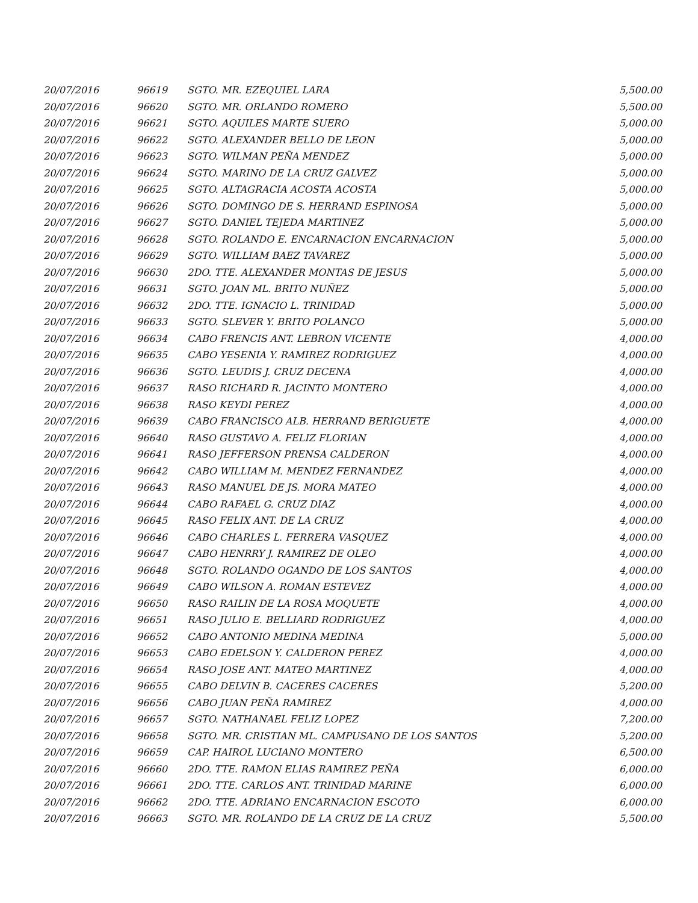| 20/07/2016 | 96619 | SGTO. MR. EZEQUIEL LARA | 5,500.00 |
| 20/07/2016 | 96620 | SGTO. MR. ORLANDO ROMERO | 5,500.00 |
| 20/07/2016 | 96621 | SGTO. AQUILES MARTE SUERO | 5,000.00 |
| 20/07/2016 | 96622 | SGTO. ALEXANDER BELLO DE LEON | 5,000.00 |
| 20/07/2016 | 96623 | SGTO. WILMAN PEÑA MENDEZ | 5,000.00 |
| 20/07/2016 | 96624 | SGTO. MARINO DE LA CRUZ GALVEZ | 5,000.00 |
| 20/07/2016 | 96625 | SGTO. ALTAGRACIA ACOSTA ACOSTA | 5,000.00 |
| 20/07/2016 | 96626 | SGTO. DOMINGO DE S. HERRAND ESPINOSA | 5,000.00 |
| 20/07/2016 | 96627 | SGTO. DANIEL TEJEDA MARTINEZ | 5,000.00 |
| 20/07/2016 | 96628 | SGTO. ROLANDO E. ENCARNACION ENCARNACION | 5,000.00 |
| 20/07/2016 | 96629 | SGTO. WILLIAM BAEZ TAVAREZ | 5,000.00 |
| 20/07/2016 | 96630 | 2DO. TTE. ALEXANDER MONTAS DE JESUS | 5,000.00 |
| 20/07/2016 | 96631 | SGTO. JOAN ML. BRITO NUÑEZ | 5,000.00 |
| 20/07/2016 | 96632 | 2DO. TTE. IGNACIO L. TRINIDAD | 5,000.00 |
| 20/07/2016 | 96633 | SGTO. SLEVER Y. BRITO POLANCO | 5,000.00 |
| 20/07/2016 | 96634 | CABO FRENCIS ANT. LEBRON VICENTE | 4,000.00 |
| 20/07/2016 | 96635 | CABO YESENIA Y. RAMIREZ RODRIGUEZ | 4,000.00 |
| 20/07/2016 | 96636 | SGTO. LEUDIS J. CRUZ DECENA | 4,000.00 |
| 20/07/2016 | 96637 | RASO RICHARD R. JACINTO MONTERO | 4,000.00 |
| 20/07/2016 | 96638 | RASO KEYDI PEREZ | 4,000.00 |
| 20/07/2016 | 96639 | CABO FRANCISCO ALB. HERRAND BERIGUETE | 4,000.00 |
| 20/07/2016 | 96640 | RASO GUSTAVO A. FELIZ FLORIAN | 4,000.00 |
| 20/07/2016 | 96641 | RASO JEFFERSON PRENSA CALDERON | 4,000.00 |
| 20/07/2016 | 96642 | CABO WILLIAM M. MENDEZ FERNANDEZ | 4,000.00 |
| 20/07/2016 | 96643 | RASO MANUEL DE JS. MORA MATEO | 4,000.00 |
| 20/07/2016 | 96644 | CABO RAFAEL G. CRUZ DIAZ | 4,000.00 |
| 20/07/2016 | 96645 | RASO FELIX ANT. DE LA CRUZ | 4,000.00 |
| 20/07/2016 | 96646 | CABO CHARLES L. FERRERA VASQUEZ | 4,000.00 |
| 20/07/2016 | 96647 | CABO HENRRY J. RAMIREZ DE OLEO | 4,000.00 |
| 20/07/2016 | 96648 | SGTO. ROLANDO OGANDO DE LOS SANTOS | 4,000.00 |
| 20/07/2016 | 96649 | CABO WILSON A. ROMAN ESTEVEZ | 4,000.00 |
| 20/07/2016 | 96650 | RASO RAILIN DE LA ROSA MOQUETE | 4,000.00 |
| 20/07/2016 | 96651 | RASO JULIO E. BELLIARD RODRIGUEZ | 4,000.00 |
| 20/07/2016 | 96652 | CABO ANTONIO MEDINA MEDINA | 5,000.00 |
| 20/07/2016 | 96653 | CABO EDELSON Y. CALDERON PEREZ | 4,000.00 |
| 20/07/2016 | 96654 | RASO JOSE ANT. MATEO MARTINEZ | 4,000.00 |
| 20/07/2016 | 96655 | CABO DELVIN B. CACERES CACERES | 5,200.00 |
| 20/07/2016 | 96656 | CABO JUAN PEÑA RAMIREZ | 4,000.00 |
| 20/07/2016 | 96657 | SGTO. NATHANAEL FELIZ LOPEZ | 7,200.00 |
| 20/07/2016 | 96658 | SGTO. MR. CRISTIAN ML. CAMPUSANO DE LOS SANTOS | 5,200.00 |
| 20/07/2016 | 96659 | CAP. HAIROL LUCIANO MONTERO | 6,500.00 |
| 20/07/2016 | 96660 | 2DO. TTE. RAMON ELIAS RAMIREZ PEÑA | 6,000.00 |
| 20/07/2016 | 96661 | 2DO. TTE. CARLOS ANT. TRINIDAD MARINE | 6,000.00 |
| 20/07/2016 | 96662 | 2DO. TTE. ADRIANO ENCARNACION ESCOTO | 6,000.00 |
| 20/07/2016 | 96663 | SGTO. MR. ROLANDO DE LA CRUZ DE LA CRUZ | 5,500.00 |